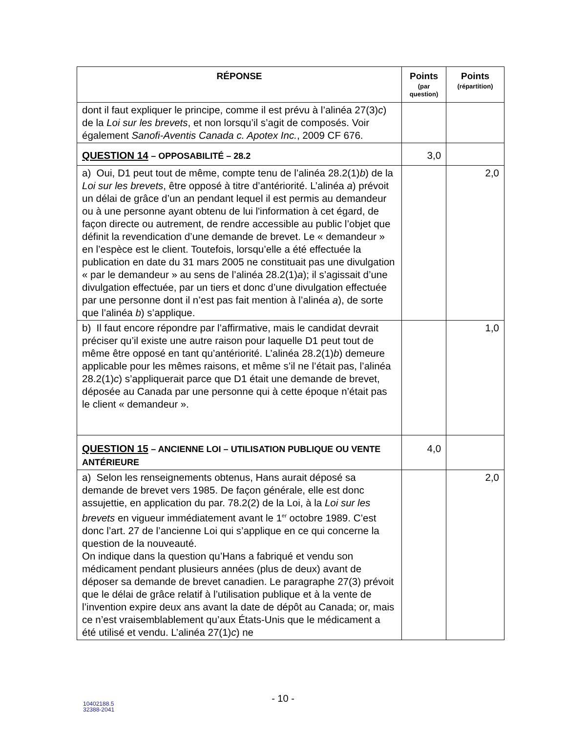| RÉPONSE | Points (par question) | Points (répartition) |
| --- | --- | --- |
| dont il faut expliquer le principe, comme il est prévu à l’alinéa 27(3) c ) de la Loi sur les brevets , et non lorsqu’il s’agit de composés. Voir également Sanofi-Aventis Canada c. Apotex Inc. , 2009 CF 676. | | |
| QUESTION 14 – OPPOSABILITÉ – 28.2 | 3,0 | |
| a) Oui, D1 peut tout de même, compte tenu de l’alinéa 28.2(1) b ) de la Loi sur les brevets , être opposé à titre d’antériorité. L’alinéa a ) prévoit un délai de grâce d’un an pendant lequel il est permis au demandeur ou à une personne ayant obtenu de lui l'information à cet égard, de façon directe ou autrement, de rendre accessible au public l’objet que définit la revendication d’une demande de brevet. Le « demandeur » en l’espèce est le client. Toutefois, lorsqu’elle a été effectuée la publication en date du 31 mars 2005 ne constituait pas une divulgation « par le demandeur » au sens de l’alinéa 28.2(1) a ); il s’agissait d’une divulgation effectuée, par un tiers et donc d’une divulgation effectuée par une personne dont il n’est pas fait mention à l’alinéa a ), de sorte que l’alinéa b ) s’applique. | | 2,0 |
| b) Il faut encore répondre par l’affirmative, mais le candidat devrait préciser qu’il existe une autre raison pour laquelle D1 peut tout de même être opposé en tant qu’antériorité. L’alinéa 28.2(1) b ) demeure applicable pour les mêmes raisons, et même s’il ne l’était pas, l’alinéa 28.2(1) c ) s’appliquerait parce que D1 était une demande de brevet, déposée au Canada par une personne qui à cette époque n’était pas le client « demandeur ». | | 1,0 |
| QUESTION 15 – ANCIENNE LOI – UTILISATION PUBLIQUE OU VENTE ANTÉRIEURE | 4,0 | |
| a) Selon les renseignements obtenus, Hans aurait déposé sa demande de brevet vers 1985. De façon générale, elle est donc assujettie, en application du par. 78.2(2) de la Loi, à la Loi sur les brevets en vigueur immédiatement avant le 1<sup>er</sup> octobre 1989. C’est donc l’art. 27 de l’ancienne Loi qui s’applique en ce qui concerne la question de la nouveauté. On indique dans la question qu’Hans a fabriqué et vendu son médicament pendant plusieurs années (plus de deux) avant de déposer sa demande de brevet canadien. Le paragraphe 27(3) prévoit que le délai de grâce relatif à l’utilisation publique et à la vente de l’invention expire deux ans avant la date de dépôt au Canada; or, mais ce n’est vraisemblablement qu’aux États-Unis que le médicament a été utilisé et vendu. L’alinéa 27(1) c ) ne | | 2,0 |
- 10 -
10402188.5
32388-2041